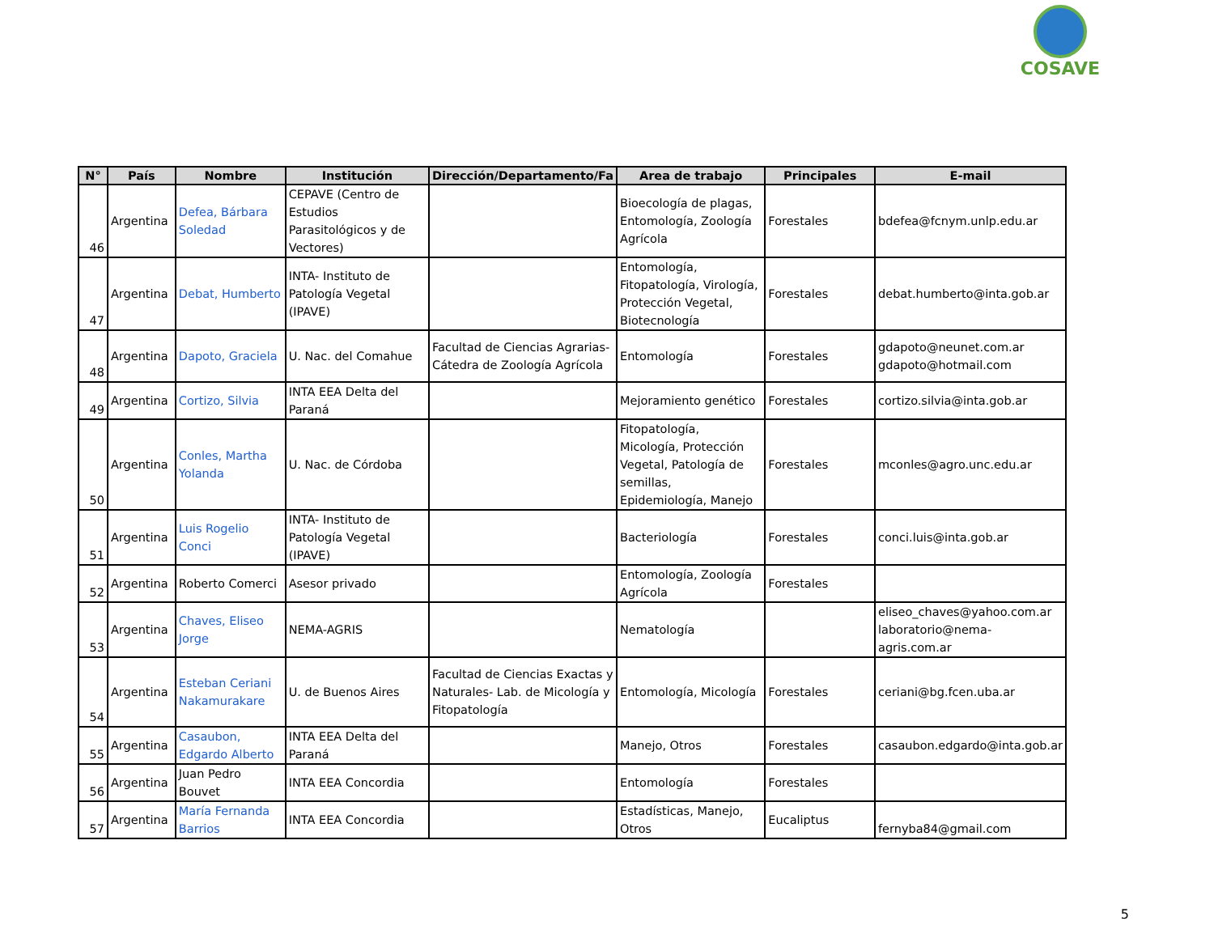COSAVE
| N° | País | Nombre | Institución | Dirección/Departamento/Fa | Area de trabajo | Principales | E-mail |
| --- | --- | --- | --- | --- | --- | --- | --- |
| 46 | Argentina | Defea, Bárbara Soledad | CEPAVE (Centro de Estudios Parasitológicos y de Vectores) | | Bioecología de plagas, Entomología, Zoología Agrícola | Forestales | bdefea@fcnym.unlp.edu.ar |
| 47 | Argentina | Debat, Humberto | INTA- Instituto de Patología Vegetal (IPAVE) | | Entomología, Fitopatología, Virología, Protección Vegetal, Biotecnología | Forestales | debat.humberto@inta.gob.ar |
| 48 | Argentina | Dapoto, Graciela | U. Nac. del Comahue | Facultad de Ciencias Agrarias-Cátedra de Zoología Agrícola | Entomología | Forestales | gdapoto@neunet.com.ar gdapoto@hotmail.com |
| 49 | Argentina | Cortizo, Silvia | INTA EEA Delta del Paraná | | Mejoramiento genético | Forestales | cortizo.silvia@inta.gob.ar |
| 50 | Argentina | Conles, Martha Yolanda | U. Nac. de Córdoba | | Fitopatología, Micología, Protección Vegetal, Patología de semillas, Epidemiología, Manejo | Forestales | mconles@agro.unc.edu.ar |
| 51 | Argentina | Luis Rogelio Conci | INTA- Instituto de Patología Vegetal (IPAVE) | | Bacteriología | Forestales | conci.luis@inta.gob.ar |
| 52 | Argentina | Roberto Comerci | Asesor privado | | Entomología, Zoología Agrícola | Forestales | |
| 53 | Argentina | Chaves, Eliseo Jorge | NEMA-AGRIS | | Nematología | | eliseo_chaves@yahoo.com.ar laboratorio@nema-agris.com.ar |
| 54 | Argentina | Esteban Ceriani Nakamurakare | U. de Buenos Aires | Facultad de Ciencias Exactas y Naturales- Lab. de Micología y Fitopatología | Entomología, Micología | Forestales | ceriani@bg.fcen.uba.ar |
| 55 | Argentina | Casaubon, Edgardo Alberto | INTA EEA Delta del Paraná | | Manejo, Otros | Forestales | casaubon.edgardo@inta.gob.ar |
| 56 | Argentina | Juan Pedro Bouvet | INTA EEA Concordia | | Entomología | Forestales | |
| 57 | Argentina | María Fernanda Barrios | INTA EEA Concordia | | Estadísticas, Manejo, Otros | Eucaliptus | fernyba84@gmail.com |
5